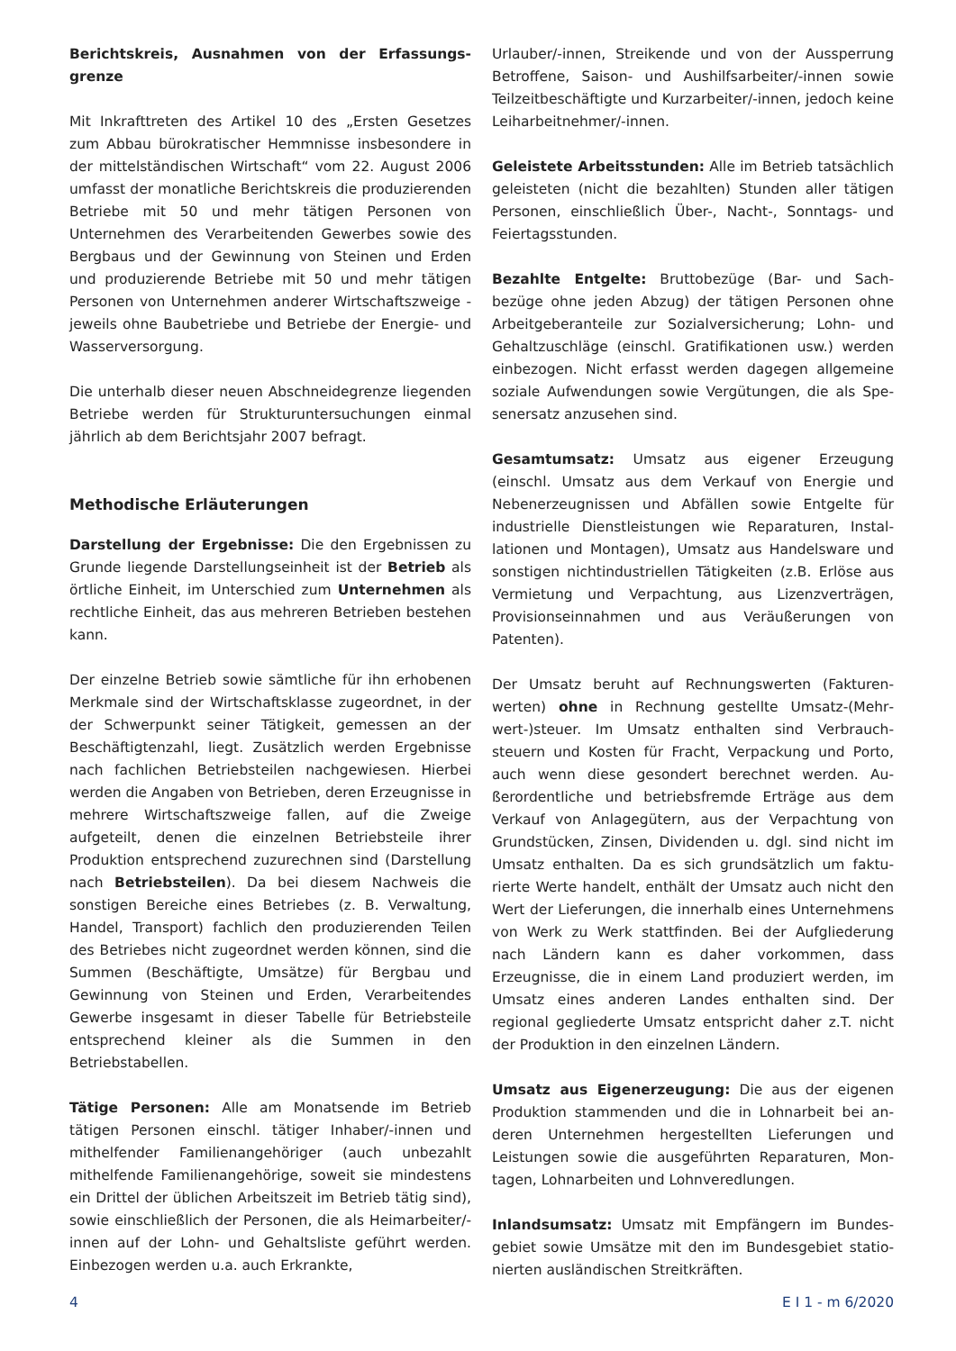Berichtskreis, Ausnahmen von der Erfassungs­grenze
Mit Inkrafttreten des Artikel 10 des „Ersten Gesetzes zum Abbau bürokratischer Hemmnisse insbesondere in der mittelständischen Wirtschaft“ vom 22. August 2006 umfasst der monatliche Berichtskreis die produ­zierenden Betriebe mit 50 und mehr tätigen Personen von Unternehmen des Verarbeitenden Gewerbes sowie des Bergbaus und der Gewinnung von Steinen und Er­den und produzierende Betriebe mit 50 und mehr täti­gen Personen von Unternehmen anderer Wirtschafts­zweige - jeweils ohne Baubetriebe und Betriebe der Energie- und Wasserversorgung.
Die unterhalb dieser neuen Abschneidegrenze liegen­den Betriebe werden für Strukturuntersuchungen ein­mal jährlich ab dem Berichtsjahr 2007 befragt.
Methodische Erläuterungen
Darstellung der Ergebnisse: Die den Ergebnissen zu Grunde liegende Darstellungseinheit ist der Be­trieb als örtliche Einheit, im Unterschied zum Unter­nehmen als rechtliche Einheit, das aus mehreren Be­trieben bestehen kann.
Der einzelne Betrieb sowie sämtliche für ihn erhobe­nen Merkmale sind der Wirtschaftsklasse zugeord­net, in der der Schwerpunkt seiner Tätigkeit, ge­messen an der Beschäftigtenzahl, liegt. Zusätzlich wer­den Ergebnisse nach fachlichen Betriebsteilen nach­gewiesen. Hierbei werden die Angaben von Betrieben, deren Erzeugnisse in mehrere Wirtschaftszweige fal­len, auf die Zweige aufgeteilt, denen die einzelnen Be­triebsteile ihrer Produktion entsprechend zuzurechnen sind (Darstellung nach Betriebsteilen). Da bei diesem Nachweis die sonstigen Bereiche eines Betriebes (z. B. Verwaltung, Handel, Transport) fachlich den produzie­renden Teilen des Betriebes nicht zugeordnet werden können, sind die Summen (Beschäftigte, Umsätze) für Bergbau und Gewinnung von Steinen und Erden, Ver­arbeitendes Gewerbe insgesamt in dieser Tabelle für Betriebsteile entsprechend kleiner als die Summen in den Betriebstabellen.
Tätige Personen: Alle am Monatsende im Betrieb tätigen Personen einschl. tätiger Inhaber/-innen und mithelfender Familienangehöriger (auch unbezahlt mithelfende Familienangehörige, soweit sie mindes­tens ein Drittel der üblichen Arbeitszeit im Betrieb tätig sind), sowie einschließlich der Personen, die als Heimarbeiter/-innen auf der Lohn- und Gehaltsliste ge­führt werden. Einbezogen werden u.a. auch Erkrankte,
Urlauber/-innen, Streikende und von der Aussperrung Betroffene, Saison- und Aushilfsarbeiter/-innen sowie Teilzeitbeschäftigte und Kurzarbeiter/-innen, jedoch keine Leiharbeitnehmer/-innen.
Geleistete Arbeitsstunden: Alle im Betrieb tatsäch­lich geleisteten (nicht die bezahlten) Stunden aller täti­gen Personen, einschließlich Über-, Nacht-, Sonntags- und Feiertagsstunden.
Bezahlte Entgelte: Bruttobezüge (Bar- und Sach­bezüge ohne jeden Abzug) der tätigen Personen ohne Arbeitgeberanteile zur Sozialversicherung; Lohn- und Gehaltzuschläge (einschl. Gratifikationen usw.) werden einbezogen. Nicht erfasst werden dagegen allgemeine soziale Aufwendungen sowie Vergütungen, die als Spe­senersatz anzusehen sind.
Gesamtumsatz: Umsatz aus eigener Erzeugung (einschl. Umsatz aus dem Verkauf von Energie und Nebenerzeugnissen und Abfällen sowie Entgelte für industrielle Dienstleistungen wie Reparaturen, Instal­lationen und Montagen), Umsatz aus Handelsware und sonstigen nichtindustriellen Tätigkeiten (z.B. Erlöse aus Vermietung und Verpachtung, aus Lizenzverträ­gen, Provisionseinnahmen und aus Veräußerungen von Patenten).
Der Umsatz beruht auf Rechnungswerten (Fakturen­werten) ohne in Rechnung gestellte Umsatz-(Mehr­wert-)steuer. Im Umsatz enthalten sind Verbrauch­steuern und Kosten für Fracht, Verpackung und Porto, auch wenn diese gesondert berechnet werden. Au­ßerordentliche und betriebsfremde Erträge aus dem Verkauf von Anlagegütern, aus der Verpachtung von Grundstücken, Zinsen, Dividenden u. dgl. sind nicht im Umsatz enthalten. Da es sich grundsätzlich um faktu­rierte Werte handelt, enthält der Umsatz auch nicht den Wert der Lieferungen, die innerhalb eines Unter­nehmens von Werk zu Werk stattfinden. Bei der Auf­gliederung nach Ländern kann es daher vorkommen, dass Erzeugnisse, die in einem Land produziert wer­den, im Umsatz eines anderen Landes enthalten sind. Der regional gegliederte Umsatz entspricht daher z.T. nicht der Produktion in den einzelnen Ländern.
Umsatz aus Eigenerzeugung: Die aus der eigenen Produktion stammenden und die in Lohnarbeit bei an­deren Unternehmen hergestellten Lieferungen und Leistungen sowie die ausgeführten Reparaturen, Mon­tagen, Lohnarbeiten und Lohnveredlungen.
Inlandsumsatz: Umsatz mit Empfängern im Bundes­gebiet sowie Umsätze mit den im Bundesgebiet statio­nierten ausländischen Streitkräften.
4 E I 1 - m 6/2020